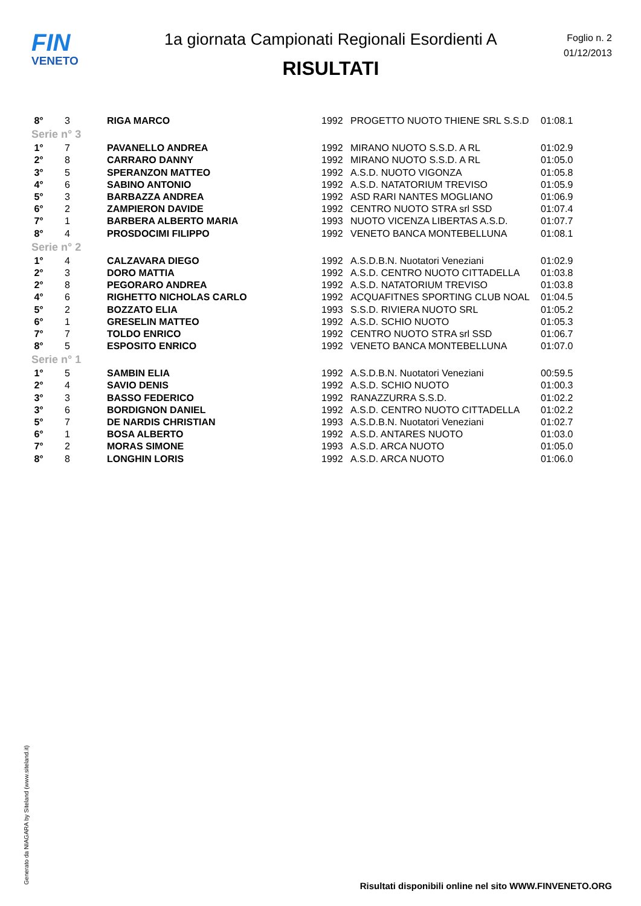FIN
VENETO
1a giornata Campionati Regionali Esordienti A
RISULTATI
Foglio n. 2
01/12/2013
| 8° | 3 | RIGA MARCO | 1992 | PROGETTO NUOTO THIENE SRL S.S.D | 01:08.1 |
| Serie n° 3 | | | | | |
| 1° | 7 | PAVANELLO ANDREA | 1992 | MIRANO NUOTO S.S.D. A RL | 01:02.9 |
| 2° | 8 | CARRARO DANNY | 1992 | MIRANO NUOTO S.S.D. A RL | 01:05.0 |
| 3° | 5 | SPERANZON MATTEO | 1992 | A.S.D. NUOTO VIGONZA | 01:05.8 |
| 4° | 6 | SABINO ANTONIO | 1992 | A.S.D. NATATORIUM TREVISO | 01:05.9 |
| 5° | 3 | BARBAZZA ANDREA | 1992 | ASD RARI NANTES MOGLIANO | 01:06.9 |
| 6° | 2 | ZAMPIERON DAVIDE | 1992 | CENTRO NUOTO STRA srl SSD | 01:07.4 |
| 7° | 1 | BARBERA ALBERTO MARIA | 1993 | NUOTO VICENZA LIBERTAS A.S.D. | 01:07.7 |
| 8° | 4 | PROSDOCIMI FILIPPO | 1992 | VENETO BANCA MONTEBELLUNA | 01:08.1 |
| Serie n° 2 | | | | | |
| 1° | 4 | CALZAVARA DIEGO | 1992 | A.S.D.B.N. Nuotatori Veneziani | 01:02.9 |
| 2° | 3 | DORO MATTIA | 1992 | A.S.D. CENTRO NUOTO CITTADELLA | 01:03.8 |
| 2° | 8 | PEGORARO ANDREA | 1992 | A.S.D. NATATORIUM TREVISO | 01:03.8 |
| 4° | 6 | RIGHETTO NICHOLAS CARLO | 1992 | ACQUAFITNES SPORTING CLUB NOAL | 01:04.5 |
| 5° | 2 | BOZZATO ELIA | 1993 | S.S.D. RIVIERA NUOTO SRL | 01:05.2 |
| 6° | 1 | GRESELIN MATTEO | 1992 | A.S.D. SCHIO NUOTO | 01:05.3 |
| 7° | 7 | TOLDO ENRICO | 1992 | CENTRO NUOTO STRA srl SSD | 01:06.7 |
| 8° | 5 | ESPOSITO ENRICO | 1992 | VENETO BANCA MONTEBELLUNA | 01:07.0 |
| Serie n° 1 | | | | | |
| 1° | 5 | SAMBIN ELIA | 1992 | A.S.D.B.N. Nuotatori Veneziani | 00:59.5 |
| 2° | 4 | SAVIO DENIS | 1992 | A.S.D. SCHIO NUOTO | 01:00.3 |
| 3° | 3 | BASSO FEDERICO | 1992 | RANAZZURRA S.S.D. | 01:02.2 |
| 3° | 6 | BORDIGNON DANIEL | 1992 | A.S.D. CENTRO NUOTO CITTADELLA | 01:02.2 |
| 5° | 7 | DE NARDIS CHRISTIAN | 1993 | A.S.D.B.N. Nuotatori Veneziani | 01:02.7 |
| 6° | 1 | BOSA ALBERTO | 1992 | A.S.D. ANTARES NUOTO | 01:03.0 |
| 7° | 2 | MORAS SIMONE | 1993 | A.S.D. ARCA NUOTO | 01:05.0 |
| 8° | 8 | LONGHIN LORIS | 1992 | A.S.D. ARCA NUOTO | 01:06.0 |
Generato da NIAGARA by Siteland (www.siteland.it)
Risultati disponibili online nel sito WWW.FINVENETO.ORG